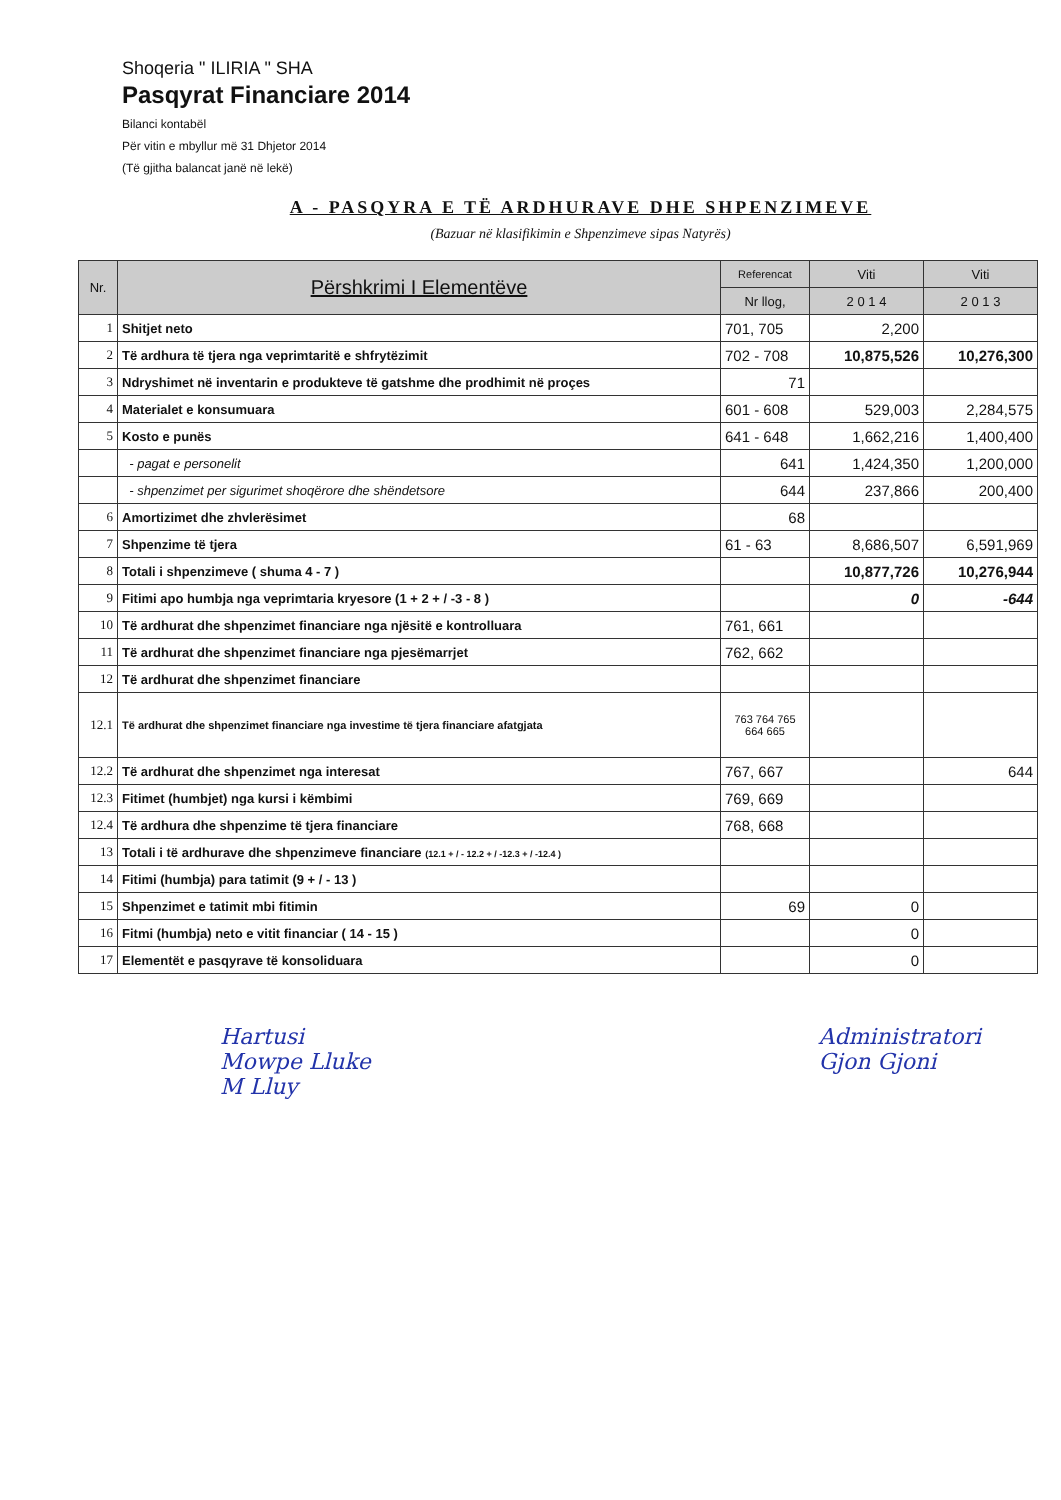Shoqeria " ILIRIA " SHA
Pasqyrat Financiare 2014
Bilanci kontabël
Për vitin e mbyllur më 31 Dhjetor 2014
(Të gjitha balancat janë në lekë)
A - PASQYRA E TË ARDHURAVE DHE SHPENZIMEVE
(Bazuar në klasifikimin e Shpenzimeve sipas Natyrës)
| Nr. | Përshkrimi I Elementëve | Referencat | Viti | Viti |
| --- | --- | --- | --- | --- |
| | | Nr llog, | 2 0 1 4 | 2 0 1 3 |
| 1 | Shitjet neto | 701, 705 | 2,200 | |
| 2 | Të ardhura të tjera nga veprimtaritë e shfrytëzimit | 702 - 708 | 10,875,526 | 10,276,300 |
| 3 | Ndryshimet në inventarin e produkteve të gatshme dhe prodhimit në proçes | 71 | | |
| 4 | Materialet e konsumuara | 601 - 608 | 529,003 | 2,284,575 |
| 5 | Kosto e punës | 641 - 648 | 1,662,216 | 1,400,400 |
| | - pagat e personelit | 641 | 1,424,350 | 1,200,000 |
| | - shpenzimet per sigurimet shoqërore dhe shëndetsore | 644 | 237,866 | 200,400 |
| 6 | Amortizimet dhe zhvlerësimet | 68 | | |
| 7 | Shpenzime të tjera | 61 - 63 | 8,686,507 | 6,591,969 |
| 8 | Totali i shpenzimeve ( shuma 4 - 7 ) | | 10,877,726 | 10,276,944 |
| 9 | Fitimi apo humbja nga veprimtaria kryesore (1 + 2 + / -3 - 8 ) | | 0 | -644 |
| 10 | Të ardhurat dhe shpenzimet financiare nga njësitë e kontrolluara | 761, 661 | | |
| 11 | Të ardhurat dhe shpenzimet financiare nga pjesëmarrjet | 762, 662 | | |
| 12 | Të ardhurat dhe shpenzimet financiare | | | |
| 12.1 | Të ardhurat dhe shpenzimet financiare nga investime të tjera financiare afatgjata | 763 764 765 664 665 | | |
| 12.2 | Të ardhurat dhe shpenzimet nga interesat | 767, 667 | | 644 |
| 12.3 | Fitimet (humbjet) nga kursi i këmbimi | 769, 669 | | |
| 12.4 | Të ardhura dhe shpenzime të tjera financiare | 768, 668 | | |
| 13 | Totali i të ardhurave dhe shpenzimeve financiare (12.1 + / - 12.2 + / -12.3 + / -12.4 ) | | | |
| 14 | Fitimi (humbja) para tatimit (9 + / - 13 ) | | | |
| 15 | Shpenzimet e tatimit mbi fitimin | 69 | 0 | |
| 16 | Fitmi (humbja) neto e vitit financiar ( 14 - 15 ) | | 0 | |
| 17 | Elementët e pasqyrave të konsoliduara | | 0 | |
Hartusi
Mowpe Lluke
M Lluy
Administratori
Gjon Gjoni